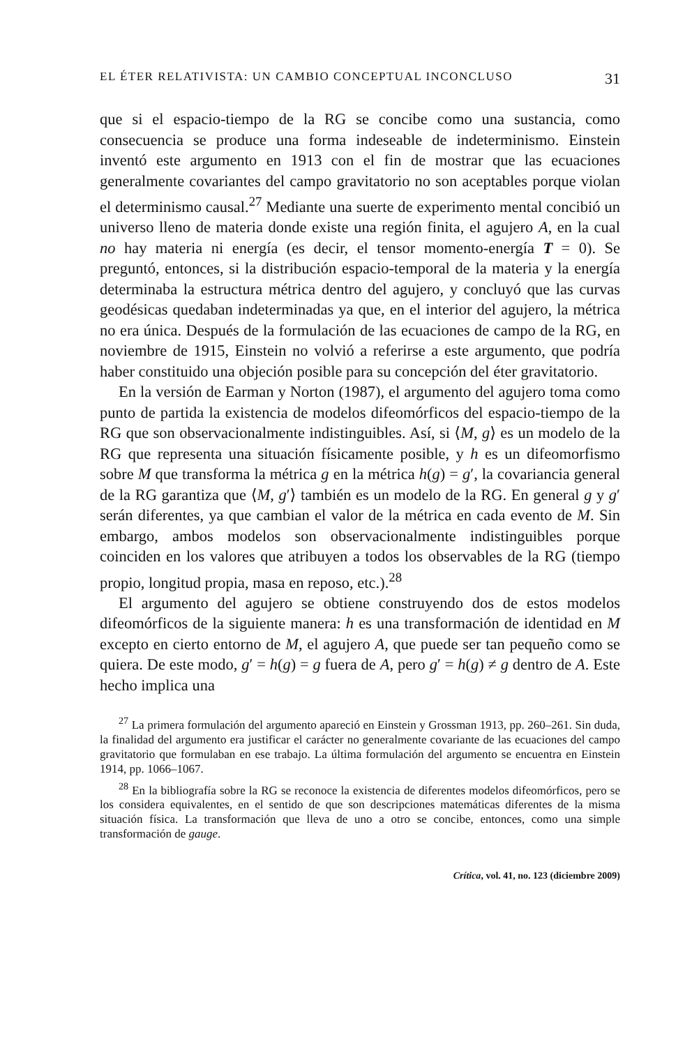EL ÉTER RELATIVISTA: UN CAMBIO CONCEPTUAL INCONCLUSO 31
que si el espacio-tiempo de la RG se concibe como una sustancia, como consecuencia se produce una forma indeseable de indeterminismo. Einstein inventó este argumento en 1913 con el fin de mostrar que las ecuaciones generalmente covariantes del campo gravitatorio no son aceptables porque violan el determinismo causal.<sup>27</sup> Mediante una suerte de experimento mental concibió un universo lleno de materia donde existe una región finita, el agujero A, en la cual no hay materia ni energía (es decir, el tensor momento-energía T = 0). Se preguntó, entonces, si la distribución espacio-temporal de la materia y la energía determinaba la estructura métrica dentro del agujero, y concluyó que las curvas geodésicas quedaban indeterminadas ya que, en el interior del agujero, la métrica no era única. Después de la formulación de las ecuaciones de campo de la RG, en noviembre de 1915, Einstein no volvió a referirse a este argumento, que podría haber constituido una objeción posible para su concepción del éter gravitatorio.
En la versión de Earman y Norton (1987), el argumento del agujero toma como punto de partida la existencia de modelos difeomórficos del espacio-tiempo de la RG que son observacionalmente indistinguibles. Así, si ⟨M, g⟩ es un modelo de la RG que representa una situación físicamente posible, y h es un difeomorfismo sobre M que transforma la métrica g en la métrica h(g) = g′, la covariancia general de la RG garantiza que ⟨M, g′⟩ también es un modelo de la RG. En general g y g′ serán diferentes, ya que cambian el valor de la métrica en cada evento de M. Sin embargo, ambos modelos son observacionalmente indistinguibles porque coinciden en los valores que atribuyen a todos los observables de la RG (tiempo propio, longitud propia, masa en reposo, etc.).<sup>28</sup>
El argumento del agujero se obtiene construyendo dos de estos modelos difeomórficos de la siguiente manera: h es una transformación de identidad en M excepto en cierto entorno de M, el agujero A, que puede ser tan pequeño como se quiera. De este modo, g′ = h(g) = g fuera de A, pero g′ = h(g) ≠ g dentro de A. Este hecho implica una
<sup>27</sup> La primera formulación del argumento apareció en Einstein y Grossman 1913, pp. 260–261. Sin duda, la finalidad del argumento era justificar el carácter no generalmente covariante de las ecuaciones del campo gravitatorio que formulaban en ese trabajo. La última formulación del argumento se encuentra en Einstein 1914, pp. 1066–1067.
<sup>28</sup> En la bibliografía sobre la RG se reconoce la existencia de diferentes modelos difeomórficos, pero se los considera equivalentes, en el sentido de que son descripciones matemáticas diferentes de la misma situación física. La transformación que lleva de uno a otro se concibe, entonces, como una simple transformación de gauge.
Crítica, vol. 41, no. 123 (diciembre 2009)